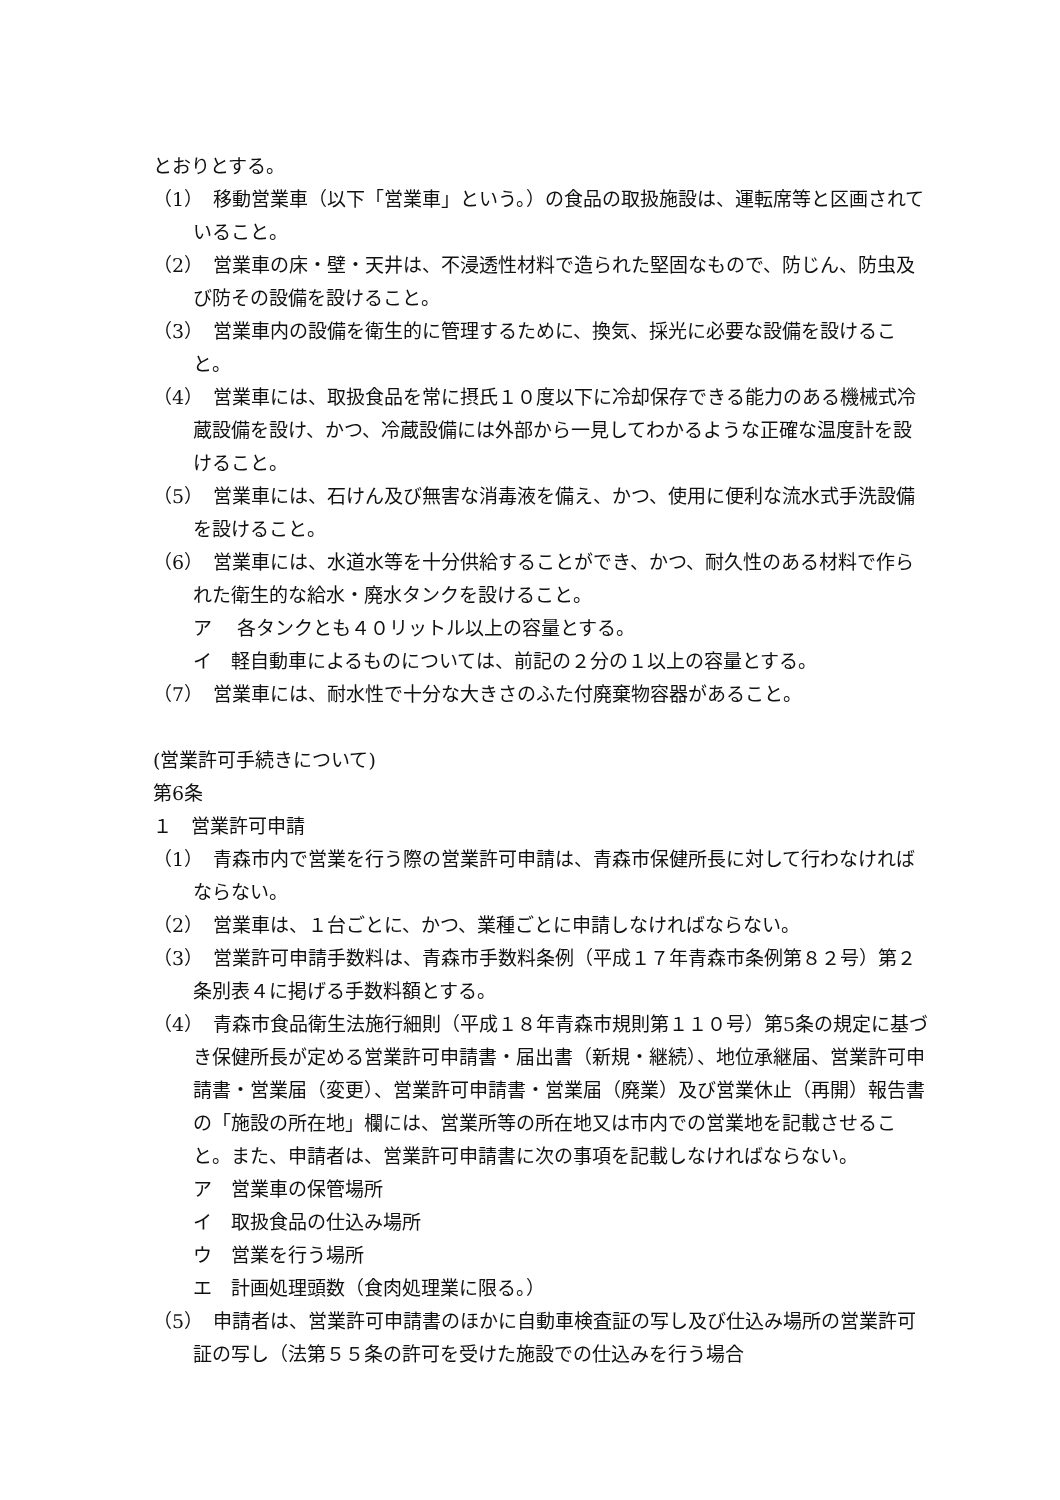とおりとする。
（1）　移動営業車（以下「営業車」という。）の食品の取扱施設は、運転席等と区画されていること。
（2）　営業車の床・壁・天井は、不浸透性材料で造られた堅固なもので、防じん、防虫及び防その設備を設けること。
（3）　営業車内の設備を衛生的に管理するために、換気、採光に必要な設備を設けること。
（4）　営業車には、取扱食品を常に摂氏１０度以下に冷却保存できる能力のある機械式冷蔵設備を設け、かつ、冷蔵設備には外部から一見してわかるような正確な温度計を設けること。
（5）　営業車には、石けん及び無害な消毒液を備え、かつ、使用に便利な流水式手洗設備を設けること。
（6）　営業車には、水道水等を十分供給することができ、かつ、耐久性のある材料で作られた衛生的な給水・廃水タンクを設けること。
ア　 各タンクとも４０リットル以上の容量とする。
イ　軽自動車によるものについては、前記の２分の１以上の容量とする。
（7）　営業車には、耐水性で十分な大きさのふた付廃棄物容器があること。
(営業許可手続きについて)
第6条
１　営業許可申請
（1）　青森市内で営業を行う際の営業許可申請は、青森市保健所長に対して行わなければならない。
（2）　営業車は、１台ごとに、かつ、業種ごとに申請しなければならない。
（3）　営業許可申請手数料は、青森市手数料条例（平成１７年青森市条例第８２号）第２条別表４に掲げる手数料額とする。
（4）　青森市食品衛生法施行細則（平成１８年青森市規則第１１０号）第5条の規定に基づき保健所長が定める営業許可申請書・届出書（新規・継続）、地位承継届、営業許可申請書・営業届（変更）、営業許可申請書・営業届（廃業）及び営業休止（再開）報告書の「施設の所在地」欄には、営業所等の所在地又は市内での営業地を記載させること。また、申請者は、営業許可申請書に次の事項を記載しなければならない。
ア　営業車の保管場所
イ　取扱食品の仕込み場所
ウ　営業を行う場所
エ　計画処理頭数（食肉処理業に限る。）
（5）　申請者は、営業許可申請書のほかに自動車検査証の写し及び仕込み場所の営業許可証の写し（法第５５条の許可を受けた施設での仕込みを行う場合